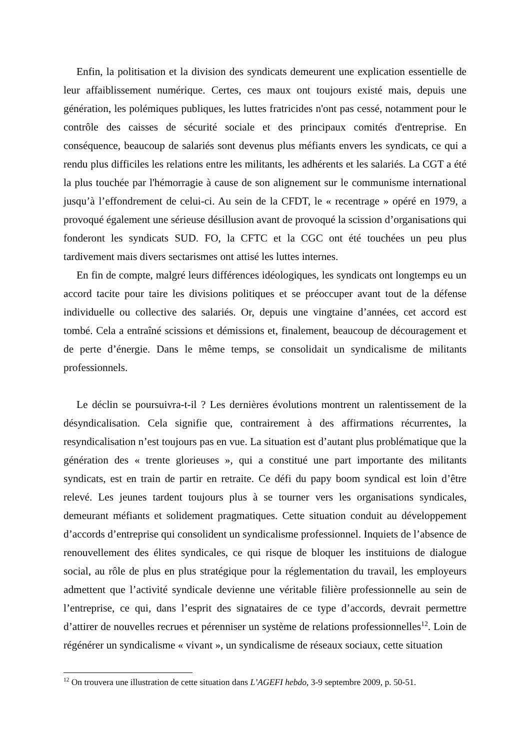Enfin, la politisation et la division des syndicats demeurent une explication essentielle de leur affaiblissement numérique. Certes, ces maux ont toujours existé mais, depuis une génération, les polémiques publiques, les luttes fratricides n'ont pas cessé, notamment pour le contrôle des caisses de sécurité sociale et des principaux comités d'entreprise. En conséquence, beaucoup de salariés sont devenus plus méfiants envers les syndicats, ce qui a rendu plus difficiles les relations entre les militants, les adhérents et les salariés. La CGT a été la plus touchée par l'hémorragie à cause de son alignement sur le communisme international jusqu’à l’effondrement de celui-ci. Au sein de la CFDT, le « recentrage » opéré en 1979, a provoqué également une sérieuse désillusion avant de provoqué la scission d’organisations qui fonderont les syndicats SUD. FO, la CFTC et la CGC ont été touchées un peu plus tardivement mais divers sectarismes ont attisé les luttes internes.
En fin de compte, malgré leurs différences idéologiques, les syndicats ont longtemps eu un accord tacite pour taire les divisions politiques et se préoccuper avant tout de la défense individuelle ou collective des salariés. Or, depuis une vingtaine d’années, cet accord est tombé. Cela a entraîné scissions et démissions et, finalement, beaucoup de découragement et de perte d’énergie. Dans le même temps, se consolidait un syndicalisme de militants professionnels.
Le déclin se poursuivra-t-il ? Les dernières évolutions montrent un ralentissement de la désyndicalisation. Cela signifie que, contrairement à des affirmations récurrentes, la resyndicalisation n’est toujours pas en vue. La situation est d’autant plus problématique que la génération des « trente glorieuses », qui a constitué une part importante des militants syndicats, est en train de partir en retraite. Ce défi du papy boom syndical est loin d’être relevé. Les jeunes tardent toujours plus à se tourner vers les organisations syndicales, demeurant méfiants et solidement pragmatiques. Cette situation conduit au développement d’accords d’entreprise qui consolident un syndicalisme professionnel. Inquiets de l’absence de renouvellement des élites syndicales, ce qui risque de bloquer les instituions de dialogue social, au rôle de plus en plus stratégique pour la réglementation du travail, les employeurs admettent que l’activité syndicale devienne une véritable filière professionnelle au sein de l’entreprise, ce qui, dans l’esprit des signataires de ce type d’accords, devrait permettre d’attirer de nouvelles recrues et pérenniser un système de relations professionnelles<sup>12</sup>. Loin de régénérer un syndicalisme « vivant », un syndicalisme de réseaux sociaux, cette situation
<sup>12</sup> On trouvera une illustration de cette situation dans L’AGEFI hebdo, 3-9 septembre 2009, p. 50-51.